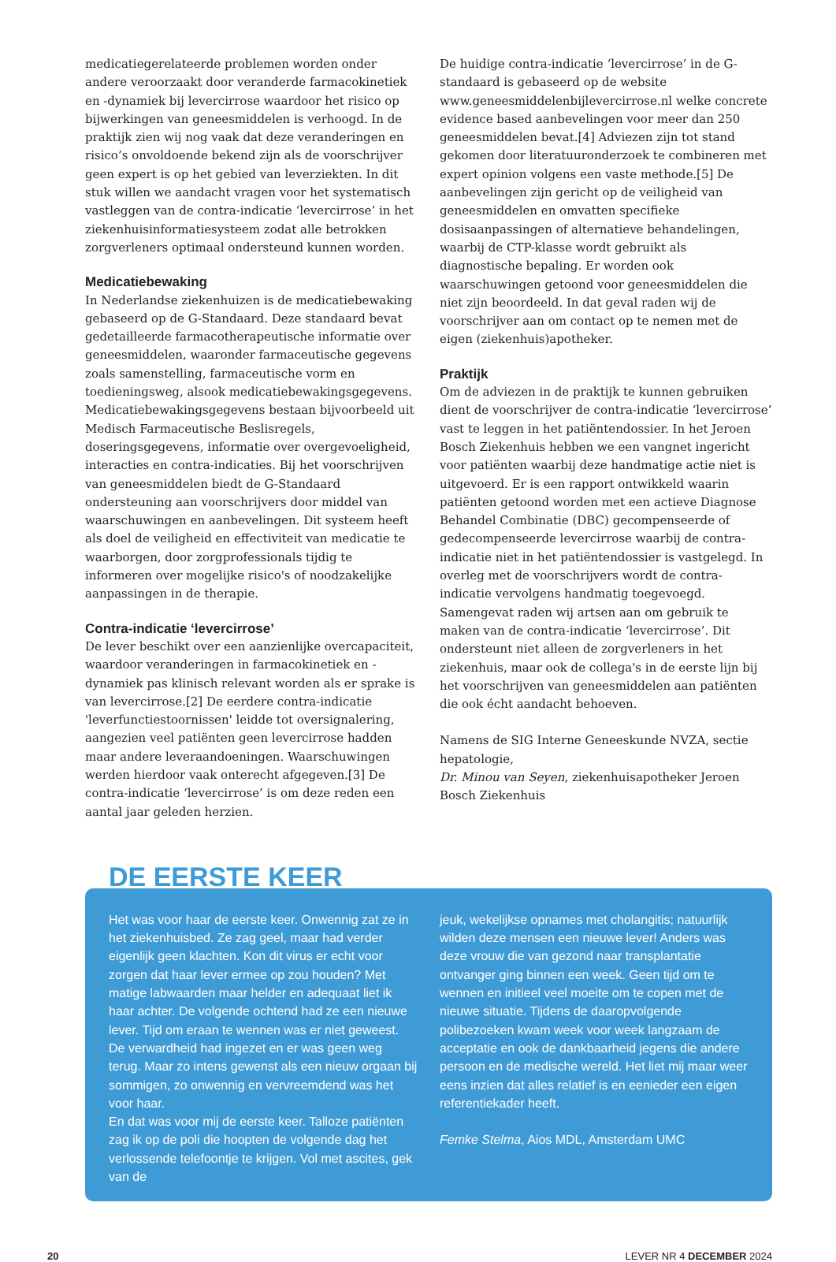medicatiegerelateerde problemen worden onder andere veroorzaakt door veranderde farmacokinetiek en -dynamiek bij levercirrose waardoor het risico op bijwerkingen van geneesmiddelen is verhoogd. In de praktijk zien wij nog vaak dat deze veranderingen en risico’s onvoldoende bekend zijn als de voorschrijver geen expert is op het gebied van leverziekten. In dit stuk willen we aandacht vragen voor het systematisch vastleggen van de contra-indicatie ‘levercirrose’ in het ziekenhuisinformatiesysteem zodat alle betrokken zorgverleners optimaal ondersteund kunnen worden.
Medicatiebewaking
In Nederlandse ziekenhuizen is de medicatiebewaking gebaseerd op de G-Standaard. Deze standaard bevat gedetailleerde farmacotherapeutische informatie over geneesmiddelen, waaronder farmaceutische gegevens zoals samenstelling, farmaceutische vorm en toedieningsweg, alsook medicatiebewakingsgegevens. Medicatiebewakingsgegevens bestaan bijvoorbeeld uit Medisch Farmaceutische Beslisregels, doseringsgegevens, informatie over overgevoeligheid, interacties en contra-indicaties. Bij het voorschrijven van geneesmiddelen biedt de G-Standaard ondersteuning aan voorschrijvers door middel van waarschuwingen en aanbevelingen. Dit systeem heeft als doel de veiligheid en effectiviteit van medicatie te waarborgen, door zorgprofessionals tijdig te informeren over mogelijke risico's of noodzakelijke aanpassingen in de therapie.
Contra-indicatie ‘levercirrose’
De lever beschikt over een aanzienlijke overcapaciteit, waardoor veranderingen in farmacokinetiek en -dynamiek pas klinisch relevant worden als er sprake is van levercirrose.[2] De eerdere contra-indicatie 'leverfunctiestoornissen' leidde tot oversignalering, aangezien veel patiënten geen levercirrose hadden maar andere leveraandoeningen. Waarschuwingen werden hierdoor vaak onterecht afgegeven.[3] De contra-indicatie ‘levercirrose’ is om deze reden een aantal jaar geleden herzien.
De huidige contra-indicatie ‘levercirrose’ in de G-standaard is gebaseerd op de website www.geneesmiddelenbijlevercirrose.nl welke concrete evidence based aanbevelingen voor meer dan 250 geneesmiddelen bevat.[4] Adviezen zijn tot stand gekomen door literatuuronderzoek te combineren met expert opinion volgens een vaste methode.[5] De aanbevelingen zijn gericht op de veiligheid van geneesmiddelen en omvatten specifieke dosisaanpassingen of alternatieve behandelingen, waarbij de CTP-klasse wordt gebruikt als diagnostische bepaling. Er worden ook waarschuwingen getoond voor geneesmiddelen die niet zijn beoordeeld. In dat geval raden wij de voorschrijver aan om contact op te nemen met de eigen (ziekenhuis)apotheker.
Praktijk
Om de adviezen in de praktijk te kunnen gebruiken dient de voorschrijver de contra-indicatie ‘levercirrose’ vast te leggen in het patiëntendossier. In het Jeroen Bosch Ziekenhuis hebben we een vangnet ingericht voor patiënten waarbij deze handmatige actie niet is uitgevoerd. Er is een rapport ontwikkeld waarin patiënten getoond worden met een actieve Diagnose Behandel Combinatie (DBC) gecompenseerde of gedecompenseerde levercirrose waarbij de contra-indicatie niet in het patiëntendossier is vastgelegd. In overleg met de voorschrijvers wordt de contra-indicatie vervolgens handmatig toegevoegd.
Samengevat raden wij artsen aan om gebruik te maken van de contra-indicatie ‘levercirrose’. Dit ondersteunt niet alleen de zorgverleners in het ziekenhuis, maar ook de collega's in de eerste lijn bij het voorschrijven van geneesmiddelen aan patiënten die ook écht aandacht behoeven.
Namens de SIG Interne Geneeskunde NVZA, sectie hepatologie,
Dr. Minou van Seyen, ziekenhuisapotheker Jeroen Bosch Ziekenhuis
DE EERSTE KEER
Het was voor haar de eerste keer. Onwennig zat ze in het ziekenhuisbed. Ze zag geel, maar had verder eigenlijk geen klachten. Kon dit virus er echt voor zorgen dat haar lever ermee op zou houden? Met matige labwaarden maar helder en adequaat liet ik haar achter. De volgende ochtend had ze een nieuwe lever. Tijd om eraan te wennen was er niet geweest. De verwardheid had ingezet en er was geen weg terug. Maar zo intens gewenst als een nieuw orgaan bij sommigen, zo onwennig en vervreemdend was het voor haar.
En dat was voor mij de eerste keer. Talloze patiënten zag ik op de poli die hoopten de volgende dag het verlossende telefoontje te krijgen. Vol met ascites, gek van de
jeuk, wekelijkse opnames met cholangitis; natuurlijk wilden deze mensen een nieuwe lever! Anders was deze vrouw die van gezond naar transplantatie ontvanger ging binnen een week. Geen tijd om te wennen en initieel veel moeite om te copen met de nieuwe situatie. Tijdens de daaropvolgende polibezoeken kwam week voor week langzaam de acceptatie en ook de dankbaarheid jegens die andere persoon en de medische wereld. Het liet mij maar weer eens inzien dat alles relatief is en eenieder een eigen referentiekader heeft.
Femke Stelma, Aios MDL, Amsterdam UMC
20 LEVER NR 4 DECEMBER 2024